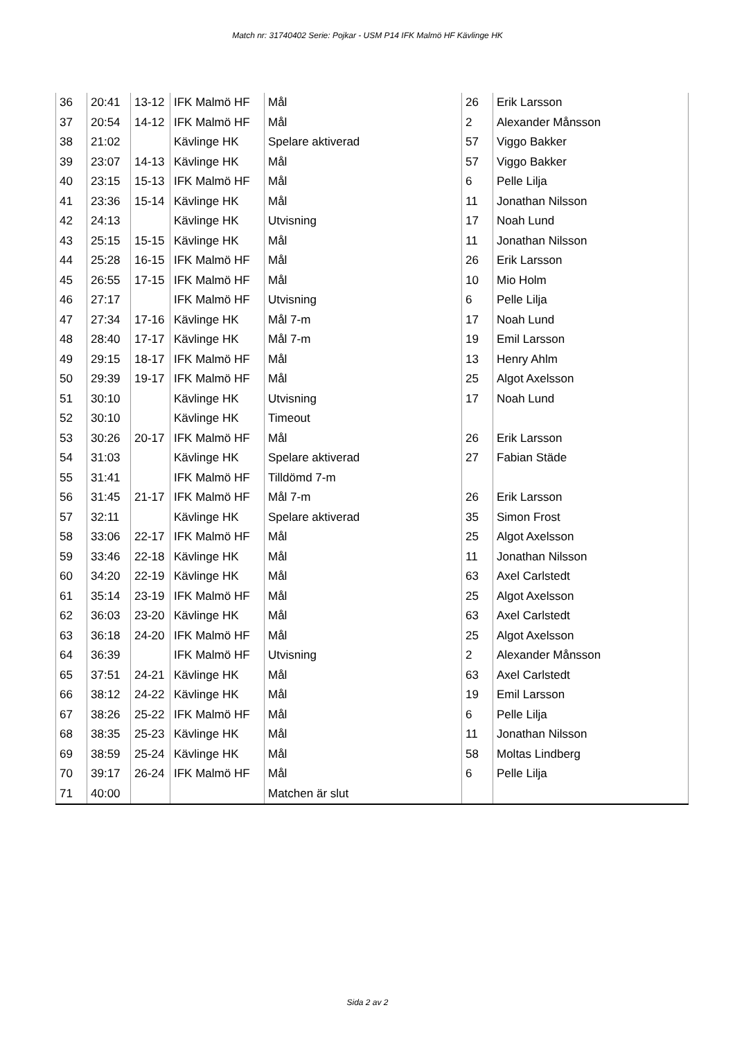Match nr: 31740402 Serie: Pojkar - USM P14 IFK Malmö HF Kävlinge HK
| 36 | 20:41 | 13-12 | IFK Malmö HF | Mål | 26 | Erik Larsson |
| 37 | 20:54 | 14-12 | IFK Malmö HF | Mål | 2 | Alexander Månsson |
| 38 | 21:02 | | Kävlinge HK | Spelare aktiverad | 57 | Viggo Bakker |
| 39 | 23:07 | 14-13 | Kävlinge HK | Mål | 57 | Viggo Bakker |
| 40 | 23:15 | 15-13 | IFK Malmö HF | Mål | 6 | Pelle Lilja |
| 41 | 23:36 | 15-14 | Kävlinge HK | Mål | 11 | Jonathan Nilsson |
| 42 | 24:13 | | Kävlinge HK | Utvisning | 17 | Noah Lund |
| 43 | 25:15 | 15-15 | Kävlinge HK | Mål | 11 | Jonathan Nilsson |
| 44 | 25:28 | 16-15 | IFK Malmö HF | Mål | 26 | Erik Larsson |
| 45 | 26:55 | 17-15 | IFK Malmö HF | Mål | 10 | Mio Holm |
| 46 | 27:17 | | IFK Malmö HF | Utvisning | 6 | Pelle Lilja |
| 47 | 27:34 | 17-16 | Kävlinge HK | Mål 7-m | 17 | Noah Lund |
| 48 | 28:40 | 17-17 | Kävlinge HK | Mål 7-m | 19 | Emil Larsson |
| 49 | 29:15 | 18-17 | IFK Malmö HF | Mål | 13 | Henry Ahlm |
| 50 | 29:39 | 19-17 | IFK Malmö HF | Mål | 25 | Algot Axelsson |
| 51 | 30:10 | | Kävlinge HK | Utvisning | 17 | Noah Lund |
| 52 | 30:10 | | Kävlinge HK | Timeout | | |
| 53 | 30:26 | 20-17 | IFK Malmö HF | Mål | 26 | Erik Larsson |
| 54 | 31:03 | | Kävlinge HK | Spelare aktiverad | 27 | Fabian Städe |
| 55 | 31:41 | | IFK Malmö HF | Tilldömd 7-m | | |
| 56 | 31:45 | 21-17 | IFK Malmö HF | Mål 7-m | 26 | Erik Larsson |
| 57 | 32:11 | | Kävlinge HK | Spelare aktiverad | 35 | Simon Frost |
| 58 | 33:06 | 22-17 | IFK Malmö HF | Mål | 25 | Algot Axelsson |
| 59 | 33:46 | 22-18 | Kävlinge HK | Mål | 11 | Jonathan Nilsson |
| 60 | 34:20 | 22-19 | Kävlinge HK | Mål | 63 | Axel Carlstedt |
| 61 | 35:14 | 23-19 | IFK Malmö HF | Mål | 25 | Algot Axelsson |
| 62 | 36:03 | 23-20 | Kävlinge HK | Mål | 63 | Axel Carlstedt |
| 63 | 36:18 | 24-20 | IFK Malmö HF | Mål | 25 | Algot Axelsson |
| 64 | 36:39 | | IFK Malmö HF | Utvisning | 2 | Alexander Månsson |
| 65 | 37:51 | 24-21 | Kävlinge HK | Mål | 63 | Axel Carlstedt |
| 66 | 38:12 | 24-22 | Kävlinge HK | Mål | 19 | Emil Larsson |
| 67 | 38:26 | 25-22 | IFK Malmö HF | Mål | 6 | Pelle Lilja |
| 68 | 38:35 | 25-23 | Kävlinge HK | Mål | 11 | Jonathan Nilsson |
| 69 | 38:59 | 25-24 | Kävlinge HK | Mål | 58 | Moltas Lindberg |
| 70 | 39:17 | 26-24 | IFK Malmö HF | Mål | 6 | Pelle Lilja |
| 71 | 40:00 | | | Matchen är slut | | |
Sida 2 av 2